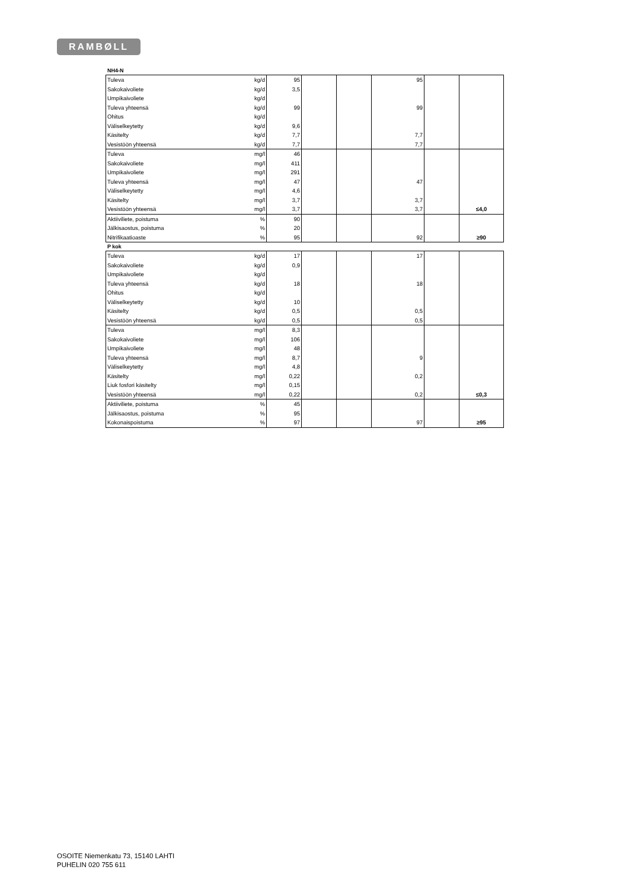RAMBØLL
NH4-N
| Tuleva | kg/d | 95 | | | 95 | | |
| Sakokaivoliete | kg/d | 3,5 | | | | | |
| Umpikaivoliete | kg/d | | | | | | |
| Tuleva yhteensä | kg/d | 99 | | | 99 | | |
| Ohitus | kg/d | | | | | | |
| Väliselkeytetty | kg/d | 9,6 | | | | | |
| Käsitelty | kg/d | 7,7 | | | 7,7 | | |
| Vesistöön yhteensä | kg/d | 7,7 | | | 7,7 | | |
| Tuleva | mg/l | 46 | | | | | |
| Sakokaivoliete | mg/l | 411 | | | | | |
| Umpikaivoliete | mg/l | 291 | | | | | |
| Tuleva yhteensä | mg/l | 47 | | | 47 | | |
| Väliselkeytetty | mg/l | 4,6 | | | | | |
| Käsitelty | mg/l | 3,7 | | | 3,7 | | |
| Vesistöön yhteensä | mg/l | 3,7 | | | 3,7 | | ≤4,0 |
| Aktiiviliete, poistuma | % | 90 | | | | | |
| Jälkisaostus, poistuma | % | 20 | | | | | |
| Nitrifikaatioaste | % | 95 | | | 92 | | ≥90 |
P kok
| Tuleva | kg/d | 17 | | | 17 | | |
| Sakokaivoliete | kg/d | 0,9 | | | | | |
| Umpikaivoliete | kg/d | | | | | | |
| Tuleva yhteensä | kg/d | 18 | | | 18 | | |
| Ohitus | kg/d | | | | | | |
| Väliselkeytetty | kg/d | 10 | | | | | |
| Käsitelty | kg/d | 0,5 | | | 0,5 | | |
| Vesistöön yhteensä | kg/d | 0,5 | | | 0,5 | | |
| Tuleva | mg/l | 8,3 | | | | | |
| Sakokaivoliete | mg/l | 106 | | | | | |
| Umpikaivoliete | mg/l | 48 | | | | | |
| Tuleva yhteensä | mg/l | 8,7 | | | 9 | | |
| Väliselkeytetty | mg/l | 4,8 | | | | | |
| Käsitelty | mg/l | 0,22 | | | 0,2 | | |
| Liuk fosfori käsitelty | mg/l | 0,15 | | | | | |
| Vesistöön yhteensä | mg/l | 0,22 | | | 0,2 | | ≤0,3 |
| Aktiiviliete, poistuma | % | 45 | | | | | |
| Jälkisaostus, poistuma | % | 95 | | | | | |
| Kokonaispoistuma | % | 97 | | | 97 | | ≥95 |
OSOITE Niemenkatu 73, 15140 LAHTI
PUHELIN 020 755 611